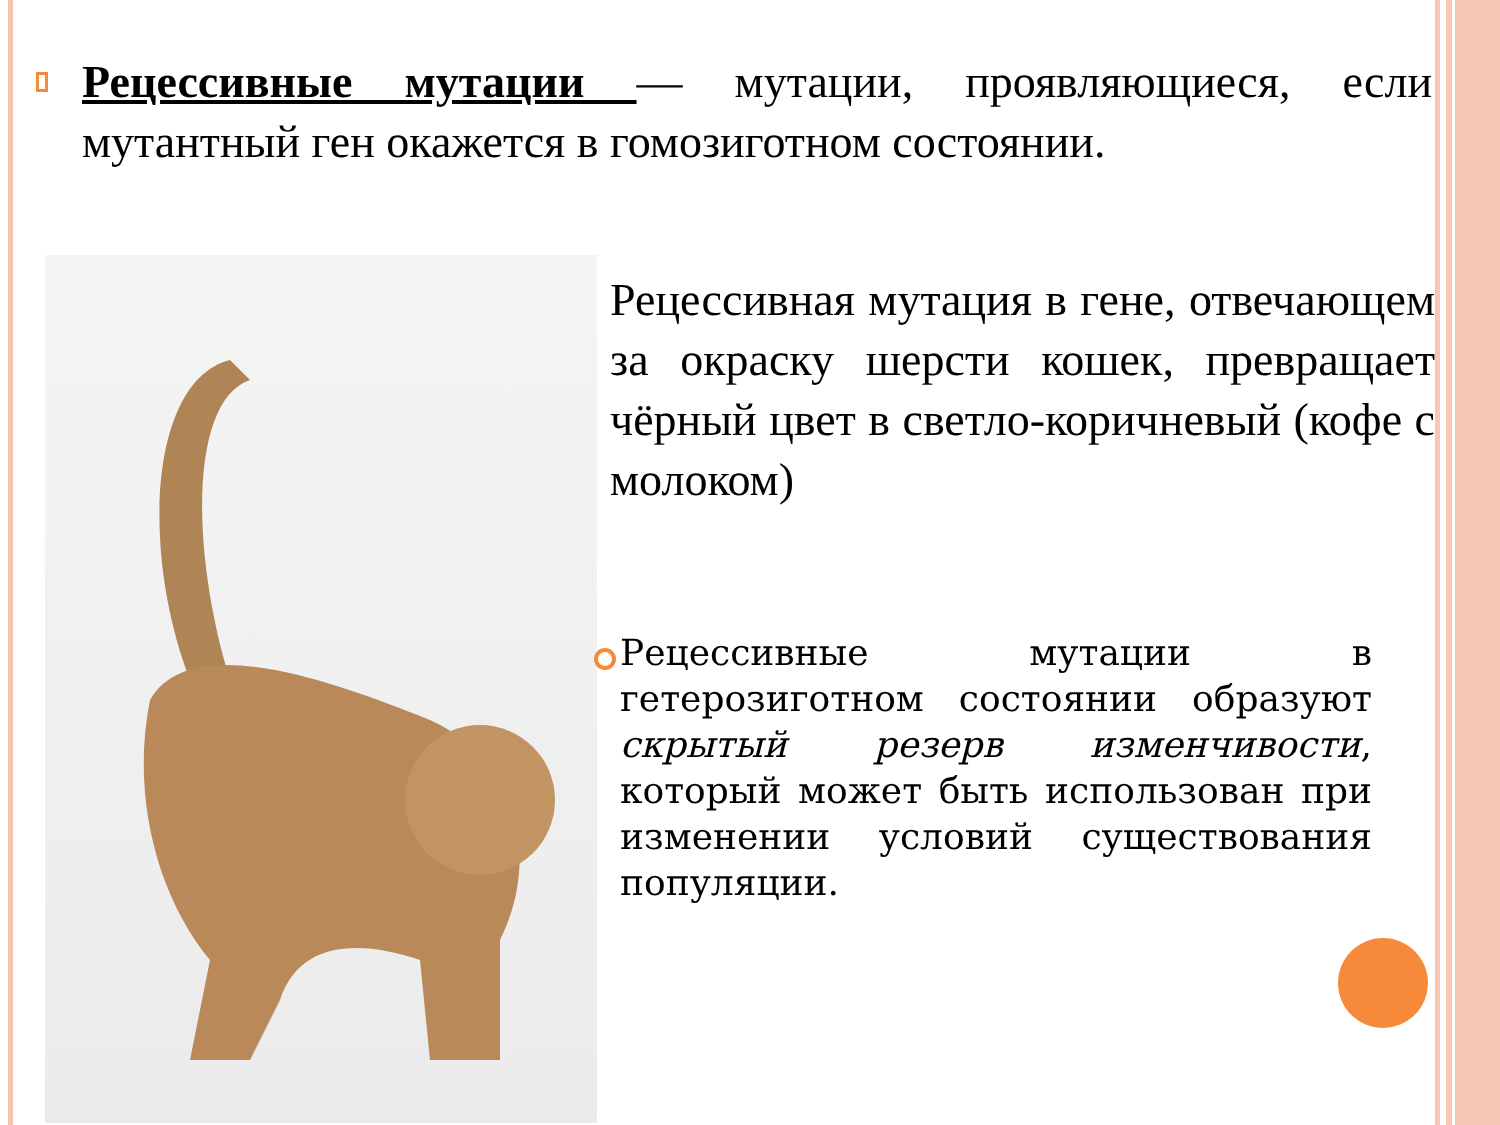Рецессивные мутации — мутации, проявляющиеся, если мутантный ген окажется в гомозиготном состоянии.
Рецессивная мутация в гене, отвечающем за окраску шерсти кошек, превращает чёрный цвет в светло-коричневый (кофе с молоком)
Рецессивные мутации в гетерозиготном состоянии образуют скрытый резерв изменчивости, который может быть использован при изменении условий существования популяции.